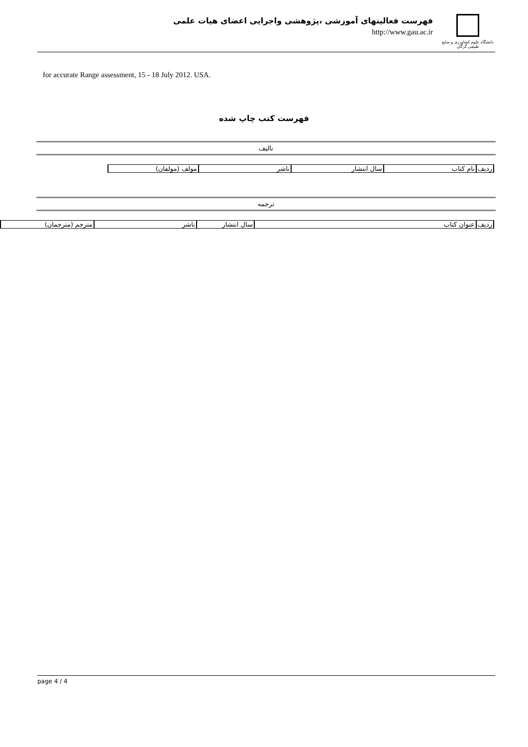دانشگاه علوم کشاورزی و منابع طبیعی گرگان
فهرست فعالیتهای آموزشی ،پژوهشی واجرایی اعضای هیات علمی
http://www.gau.ac.ir
for accurate Range assessment, 15 - 18 July 2012. USA.
فهرست کتب چاپ شده
تالیف
| ردیف | نام کتاب | سال انتشار | ناشر | مولف (مولفان) |
ترجمه
| ردیف | عنوان کتاب | سال انتشار | ناشر | مترجم (مترجمان) |
page 4 / 4